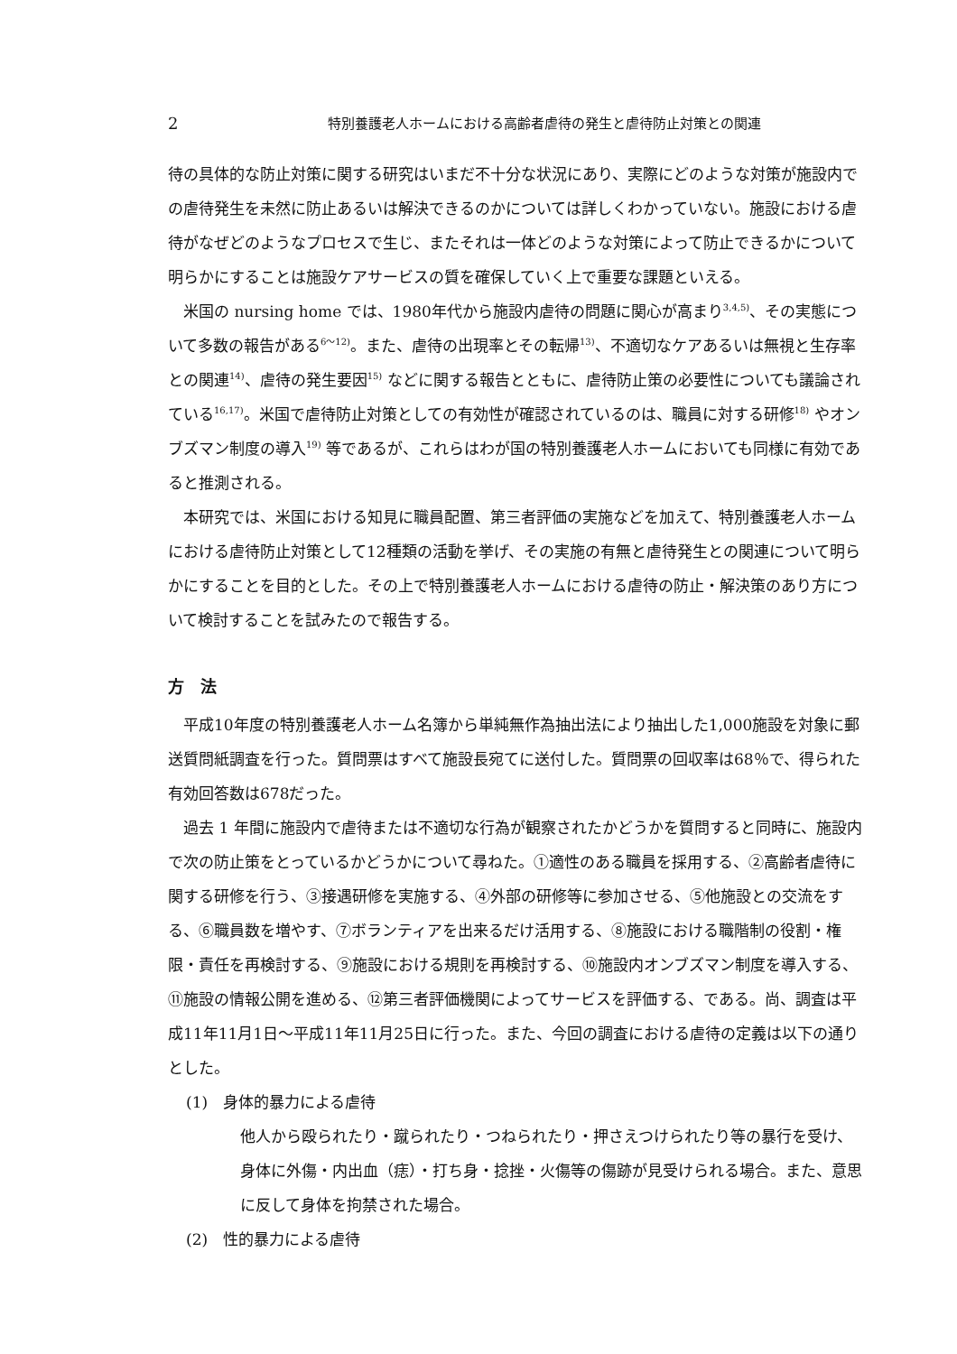2 特別養護老人ホームにおける高齢者虐待の発生と虐待防止対策との関連
待の具体的な防止対策に関する研究はいまだ不十分な状況にあり、実際にどのような対策が施設内での虐待発生を未然に防止あるいは解決できるのかについては詳しくわかっていない。施設における虐待がなぜどのようなプロセスで生じ、またそれは一体どのような対策によって防止できるかについて明らかにすることは施設ケアサービスの質を確保していく上で重要な課題といえる。
米国の nursing home では、1980年代から施設内虐待の問題に関心が高まり<sup>3,4,5)</sup>、その実態について多数の報告がある<sup>6～12)</sup>。また、虐待の出現率とその転帰<sup>13)</sup>、不適切なケアあるいは無視と生存率との関連<sup>14)</sup>、虐待の発生要因<sup>15)</sup> などに関する報告とともに、虐待防止策の必要性についても議論されている<sup>16,17)</sup>。米国で虐待防止対策としての有効性が確認されているのは、職員に対する研修<sup>18)</sup> やオンブズマン制度の導入<sup>19)</sup> 等であるが、これらはわが国の特別養護老人ホームにおいても同様に有効であると推測される。
本研究では、米国における知見に職員配置、第三者評価の実施などを加えて、特別養護老人ホームにおける虐待防止対策として12種類の活動を挙げ、その実施の有無と虐待発生との関連について明らかにすることを目的とした。その上で特別養護老人ホームにおける虐待の防止・解決策のあり方について検討することを試みたので報告する。
方　法
平成10年度の特別養護老人ホーム名簿から単純無作為抽出法により抽出した1,000施設を対象に郵送質問紙調査を行った。質問票はすべて施設長宛てに送付した。質問票の回収率は68％で、得られた有効回答数は678だった。
過去 1 年間に施設内で虐待または不適切な行為が観察されたかどうかを質問すると同時に、施設内で次の防止策をとっているかどうかについて尋ねた。①適性のある職員を採用する、②高齢者虐待に関する研修を行う、③接遇研修を実施する、④外部の研修等に参加させる、⑤他施設との交流をする、⑥職員数を増やす、⑦ボランティアを出来るだけ活用する、⑧施設における職階制の役割・権限・責任を再検討する、⑨施設における規則を再検討する、⑩施設内オンブズマン制度を導入する、⑪施設の情報公開を進める、⑫第三者評価機関によってサービスを評価する、である。尚、調査は平成11年11月1日～平成11年11月25日に行った。また、今回の調査における虐待の定義は以下の通りとした。
(1)　身体的暴力による虐待
他人から殴られたり・蹴られたり・つねられたり・押さえつけられたり等の暴行を受け、身体に外傷・内出血（痣）・打ち身・捻挫・火傷等の傷跡が見受けられる場合。また、意思に反して身体を拘禁された場合。
(2)　性的暴力による虐待